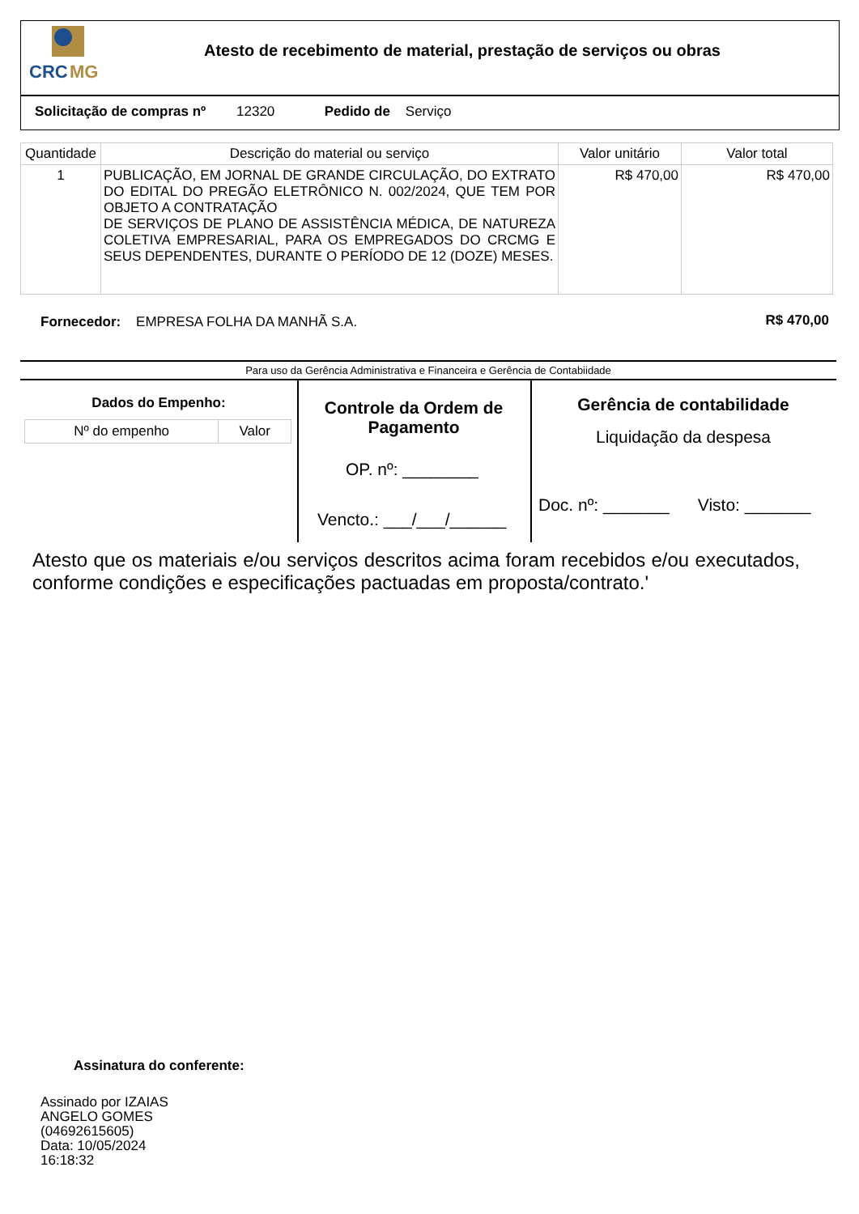CRC
MG
Atesto de recebimento de material, prestação de serviços ou obras
Solicitação de compras nº 12320 Pedido de Serviço
| Quantidade | Descrição do material ou serviço | Valor unitário | Valor total |
| --- | --- | --- | --- |
| 1 | PUBLICAÇÃO, EM JORNAL DE GRANDE CIRCULAÇÃO, DO EXTRATO DO EDITAL DO PREGÃO ELETRÔNICO N. 002/2024, QUE TEM POR OBJETO A CONTRATAÇÃO DE SERVIÇOS DE PLANO DE ASSISTÊNCIA MÉDICA, DE NATUREZA COLETIVA EMPRESARIAL, PARA OS EMPREGADOS DO CRCMG E SEUS DEPENDENTES, DURANTE O PERÍODO DE 12 (DOZE) MESES. | R$ 470,00 | R$ 470,00 |
Fornecedor: EMPRESA FOLHA DA MANHÃ S.A.
R$ 470,00
Para uso da Gerência Administrativa e Financeira e Gerência de Contabiidade
Dados do Empenho:
| Nº do empenho | Valor |
Controle da Ordem de Pagamento
OP. nº: ________
Vencto.: ___/___/______
Gerência de contabilidade
Liquidação da despesa
Doc. nº: _______ Visto: _______
Atesto que os materiais e/ou serviços descritos acima foram recebidos e/ou executados, conforme condições e especificações pactuadas em proposta/contrato.'
Assinatura do conferente:
Assinado por IZAIAS
ANGELO GOMES
(04692615605)
Data: 10/05/2024
16:18:32